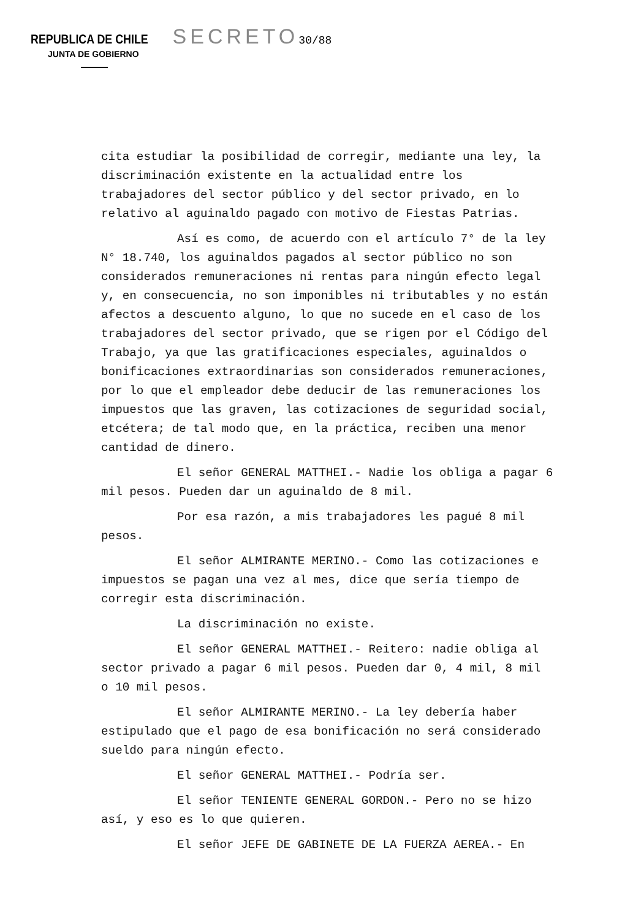REPUBLICA DE CHILE SECRETO 30/88
JUNTA DE GOBIERNO
cita estudiar la posibilidad de corregir, mediante una ley, la discriminación existente en la actualidad entre los trabajadores del sector público y del sector privado, en lo relativo al aguinaldo pagado con motivo de Fiestas Patrias.
Así es como, de acuerdo con el artículo 7° de la ley N° 18.740, los aguinaldos pagados al sector público no son considerados remuneraciones ni rentas para ningún efecto legal y, en consecuencia, no son imponibles ni tributables y no están afectos a descuento alguno, lo que no sucede en el caso de los trabajadores del sector privado, que se rigen por el Código del Trabajo, ya que las gratificaciones especiales, aguinaldos o bonificaciones extraordinarias son considerados remuneraciones, por lo que el empleador debe deducir de las remuneraciones los impuestos que las graven, las cotizaciones de seguridad social, etcétera; de tal modo que, en la práctica, reciben una menor cantidad de dinero.
El señor GENERAL MATTHEI.- Nadie los obliga a pagar 6 mil pesos. Pueden dar un aguinaldo de 8 mil.
Por esa razón, a mis trabajadores les pagué 8 mil pesos.
El señor ALMIRANTE MERINO.- Como las cotizaciones e impuestos se pagan una vez al mes, dice que sería tiempo de corregir esta discriminación.
La discriminación no existe.
El señor GENERAL MATTHEI.- Reitero: nadie obliga al sector privado a pagar 6 mil pesos. Pueden dar 0, 4 mil, 8 mil o 10 mil pesos.
El señor ALMIRANTE MERINO.- La ley debería haber estipulado que el pago de esa bonificación no será considerado sueldo para ningún efecto.
El señor GENERAL MATTHEI.- Podría ser.
El señor TENIENTE GENERAL GORDON.- Pero no se hizo así, y eso es lo que quieren.
El señor JEFE DE GABINETE DE LA FUERZA AEREA.- En